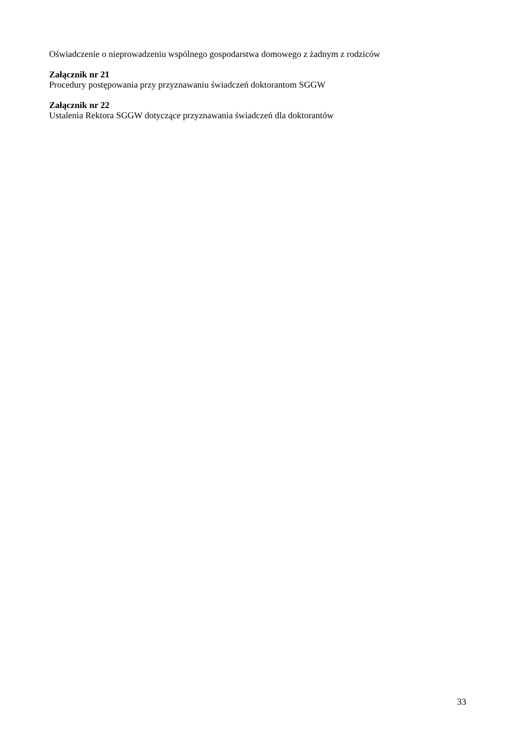Oświadczenie o nieprowadzeniu wspólnego gospodarstwa domowego z żadnym z rodziców
Załącznik nr 21
Procedury postępowania przy przyznawaniu świadczeń doktorantom SGGW
Załącznik nr 22
Ustalenia Rektora SGGW dotyczące przyznawania świadczeń dla doktorantów
33